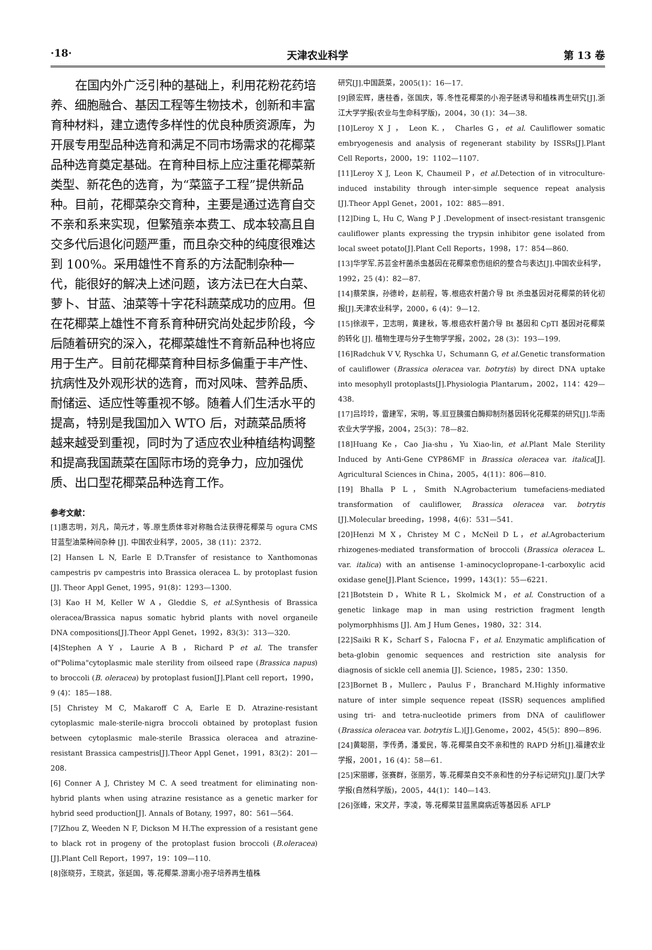·18· 天津农业科学 第 13 卷
在国内外广泛引种的基础上，利用花粉花药培养、细胞融合、基因工程等生物技术，创新和丰富育种材料，建立遗传多样性的优良种质资源库，为开展专用型品种选育和满足不同市场需求的花椰菜品种选育奠定基础。在育种目标上应注重花椰菜新类型、新花色的选育，为“菜篮子工程”提供新品种。目前，花椰菜杂交育种，主要是通过选育自交不亲和系来实现，但繁殖亲本费工、成本较高且自交多代后退化问题严重，而且杂交种的纯度很难达到 100%。采用雄性不育系的方法配制杂种一代，能很好的解决上述问题，该方法已在大白菜、萝卜、甘蓝、油菜等十字花科蔬菜成功的应用。但在花椰菜上雄性不育系育种研究尚处起步阶段，今后随着研究的深入，花椰菜雄性不育新品种也将应用于生产。目前花椰菜育种目标多偏重于丰产性、抗病性及外观形状的选育，而对风味、营养品质、耐储运、适应性等重视不够。随着人们生活水平的提高，特别是我国加入 WTO 后，对蔬菜品质将越来越受到重视，同时为了适应农业种植结构调整和提高我国蔬菜在国际市场的竞争力，应加强优质、出口型花椰菜品种选育工作。
参考文献：
[1]惠志明，刘凡，简元才，等.原生质体非对称融合法获得花椰菜与 ogura CMS 甘蓝型油菜种间杂种 [J]. 中国农业科学，2005，38 (11)：2372.
[2] Hansen L N, Earle E D.Transfer of resistance to Xanthomonas campestris pv campestris into Brassica oleracea L. by protoplast fusion [J]. Theor Appl Genet, 1995，91(8)：1293—1300.
[3] Kao H M, Keller W A，Gleddie S, et al.Synthesis of Brassica oleracea/Brassica napus somatic hybrid plants with novel organeile DNA compositions[J].Theor Appl Genet，1992，83(3)：313—320.
[4]Stephen A Y ，Laurie A B ，Richard P et al. The transfer of"Polima"cytoplasmic male sterility from oilseed rape (Brassica napus) to broccoli (B. oleracea) by protoplast fusion[J].Plant cell report，1990，9 (4)：185—188.
[5] Christey M C, Makaroff C A, Earle E D. Atrazine-resistant cytoplasmic male-sterile-nigra broccoli obtained by protoplast fusion between cytoplasmic male-sterile Brassica oleracea and atrazine-resistant Brassica campestris[J].Theor Appl Genet，1991，83(2)：201—208.
[6] Conner A J, Christey M C. A seed treatment for eliminating non-hybrid plants when using atrazine resistance as a genetic marker for hybrid seed production[J]. Annals of Botany, 1997，80：561—564.
[7]Zhou Z, Weeden N F, Dickson M H.The expression of a resistant gene to black rot in progeny of the protoplast fusion broccoli (B.oleracea)[J].Plant Cell Report，1997，19：109—110.
[8]张晓芬，王晓武，张延国，等.花椰菜.游离小孢子培养再生植株
研究[J].中国蔬菜，2005(1)：16—17.
[9]顾宏辉，唐桂香，张国庆，等.冬性花椰菜的小孢子胚诱导和植株再生研究[J].浙江大学学报(农业与生命科学版)，2004，30 (1)：34—38.
[10]Leroy X J ， Leon K.， Charles G，et al. Cauliflower somatic embryogenesis and analysis of regenerant stability by ISSRs[J].Plant Cell Reports，2000，19：1102—1107.
[11]Leroy X J, Leon K, Chaumeil P，et al.Detection of in vitroculture-induced instability through inter-simple sequence repeat analysis [J].Theor Appl Genet，2001，102：885—891.
[12]Ding L, Hu C, Wang P J .Development of insect-resistant transgenic cauliflower plants expressing the trypsin inhibitor gene isolated from local sweet potato[J].Plant Cell Reports，1998，17：854—860.
[13]华学军.苏芸金杆菌杀虫基因在花椰菜愈伤组织的整合与表达[J].中国农业科学，1992，25 (4)：82—87.
[14]蔡荣旗，孙德岭，赵前程，等.根癌农杆菌介导 Bt 杀虫基因对花椰菜的转化初报[J].天津农业科学，2000，6 (4)：9—12.
[15]徐淑平，卫志明，黄建秋，等.根癌农杆菌介导 Bt 基因和 CpTI 基因对花椰菜的转化 [J]. 植物生理与分子生物学学报，2002，28 (3)：193—199.
[16]Radchuk V V, Ryschka U，Schumann G, et al.Genetic transformation of cauliflower (Brassica oleracea var. botrytis) by direct DNA uptake into mesophyll protoplasts[J].Physiologia Plantarum，2002，114：429—438.
[17]吕玲玲，雷建军，宋明，等.豇豆胰蛋白酶抑制剂基因转化花椰菜的研究[J].华南农业大学学报，2004，25(3)：78—82.
[18]Huang Ke，Cao Jia-shu，Yu Xiao-lin, et al.Plant Male Sterility Induced by Anti-Gene CYP86MF in Brassica oleracea var. italica[J]. Agricultural Sciences in China，2005，4(11)：806—810.
[19] Bhalla P L，Smith N.Agrobacterium tumefaciens-mediated transformation of cauliflower, Brassica oleracea var. botrytis [J].Molecular breeding，1998，4(6)：531—541.
[20]Henzi M X，Christey M C，McNeil D L，et al.Agrobacterium rhizogenes-mediated transformation of broccoli (Brassica oleracea L. var. italica) with an antisense 1-aminocyclopropane-1-carboxylic acid oxidase gene[J].Plant Science，1999，143(1)：55—6221.
[21]Botstein D，White R L，Skolmick M，et al. Construction of a genetic linkage map in man using restriction fragment length polymorphhisms [J]. Am J Hum Genes，1980，32：314.
[22]Saiki R K，Scharf S，Falocna F，et al. Enzymatic amplification of beta-globin genomic sequences and restriction site analysis for diagnosis of sickle cell anemia [J]. Science，1985，230：1350.
[23]Bornet B，Mullerc，Paulus F，Branchard M.Highly informative nature of inter simple sequence repeat (ISSR) sequences amplified using tri- and tetra-nucleotide primers from DNA of cauliflower (Brassica oleracea var. botrytis L.)[J].Genome，2002，45(5)：890—896.
[24]黄聪丽，李传勇，潘爱民，等.花椰菜自交不亲和性的 RAPD 分析[J].福建农业学报，2001，16 (4)：58—61.
[25]宋丽娜，张赛群，张丽芳，等.花椰菜自交不亲和性的分子标记研究[J].厦门大学学报(自然科学版)，2005，44(1)：140—143.
[26]张峰，宋文芹，李凌，等.花椰菜甘蓝黑腐病近等基因系 AFLP